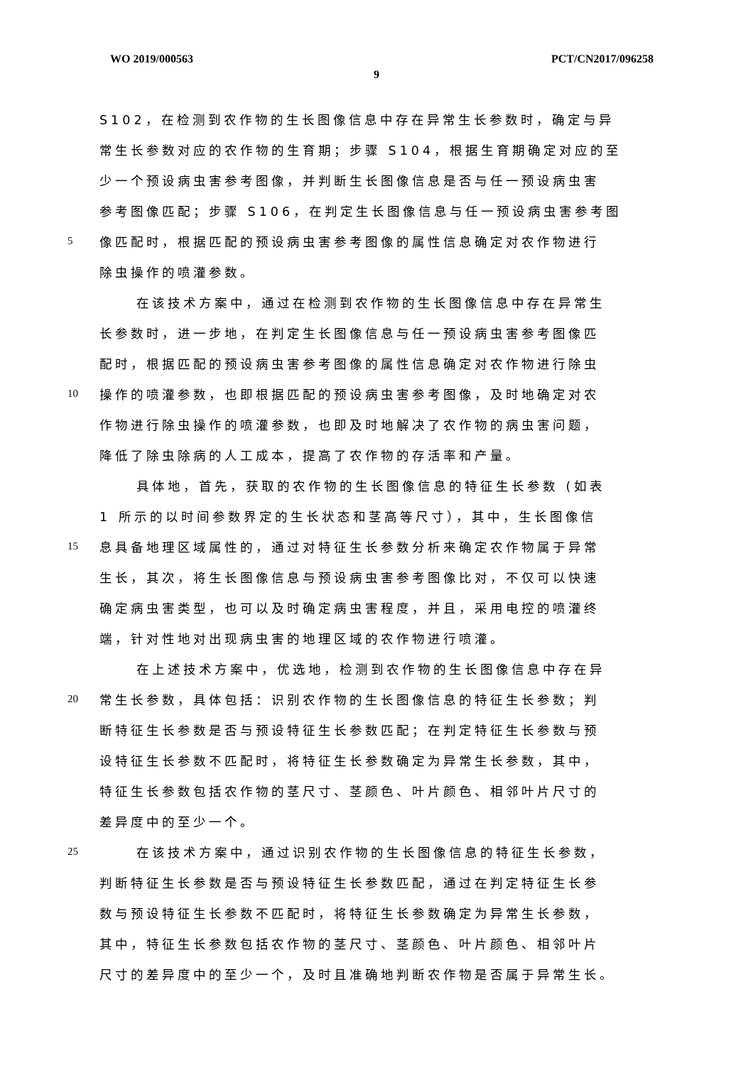WO 2019/000563 PCT/CN2017/096258
9
S102，在检测到农作物的生长图像信息中存在异常生长参数时，确定与异
常生长参数对应的农作物的生育期；步骤 S104，根据生育期确定对应的至
少一个预设病虫害参考图像，并判断生长图像信息是否与任一预设病虫害
参考图像匹配；步骤 S106，在判定生长图像信息与任一预设病虫害参考图
5 像匹配时，根据匹配的预设病虫害参考图像的属性信息确定对农作物进行
除虫操作的喷灌参数。
在该技术方案中，通过在检测到农作物的生长图像信息中存在异常生
长参数时，进一步地，在判定生长图像信息与任一预设病虫害参考图像匹
配时，根据匹配的预设病虫害参考图像的属性信息确定对农作物进行除虫
10 操作的喷灌参数，也即根据匹配的预设病虫害参考图像，及时地确定对农
作物进行除虫操作的喷灌参数，也即及时地解决了农作物的病虫害问题，
降低了除虫除病的人工成本，提高了农作物的存活率和产量。
具体地，首先，获取的农作物的生长图像信息的特征生长参数 (如表
1 所示的以时间参数界定的生长状态和茎高等尺寸），其中，生长图像信
15 息具备地理区域属性的，通过对特征生长参数分析来确定农作物属于异常
生长，其次，将生长图像信息与预设病虫害参考图像比对，不仅可以快速
确定病虫害类型，也可以及时确定病虫害程度，并且，采用电控的喷灌终
端，针对性地对出现病虫害的地理区域的农作物进行喷灌。
在上述技术方案中，优选地，检测到农作物的生长图像信息中存在异
20 常生长参数，具体包括：识别农作物的生长图像信息的特征生长参数；判
断特征生长参数是否与预设特征生长参数匹配；在判定特征生长参数与预
设特征生长参数不匹配时，将特征生长参数确定为异常生长参数，其中，
特征生长参数包括农作物的茎尺寸、茎颜色、叶片颜色、相邻叶片尺寸的
差异度中的至少一个。
25 在该技术方案中，通过识别农作物的生长图像信息的特征生长参数，
判断特征生长参数是否与预设特征生长参数匹配，通过在判定特征生长参
数与预设特征生长参数不匹配时，将特征生长参数确定为异常生长参数，
其中，特征生长参数包括农作物的茎尺寸、茎颜色、叶片颜色、相邻叶片
尺寸的差异度中的至少一个，及时且准确地判断农作物是否属于异常生长。